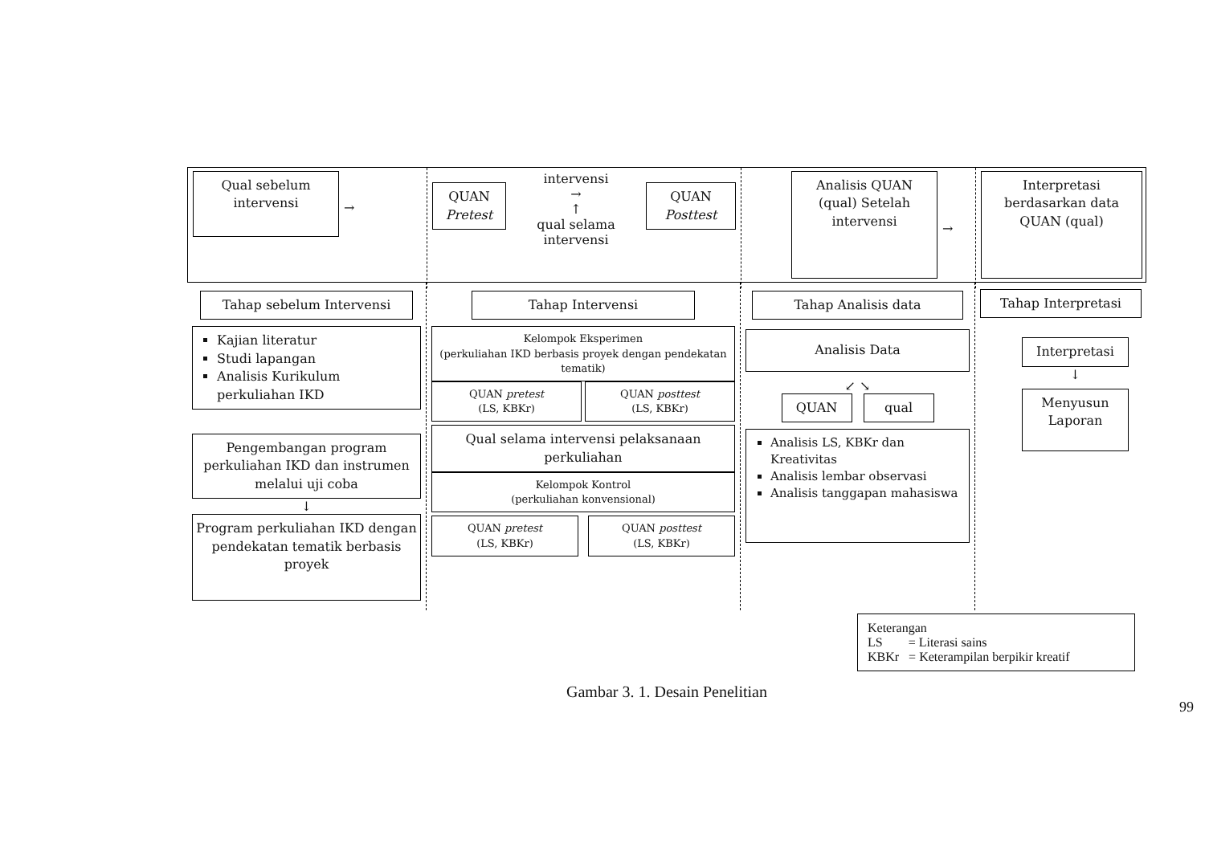Qual sebelum intervensi
→
QUAN Pretest
intervensi
→
↑
qual selama intervensi
QUAN Posttest
Analisis QUAN (qual) Setelah intervensi
→
Interpretasi berdasarkan data QUAN (qual)
Tahap sebelum Intervensi
Kajian literatur
Studi lapangan
Analisis Kurikulum perkuliahan IKD
Pengembangan program perkuliahan IKD dan instrumen melalui uji coba
↓
Program perkuliahan IKD dengan pendekatan tematik berbasis proyek
Tahap Intervensi
Kelompok Eksperimen
(perkuliahan IKD berbasis proyek dengan pendekatan tematik)
QUAN pretest
(LS, KBKr)
QUAN posttest
(LS, KBKr)
Qual selama intervensi pelaksanaan perkuliahan
Kelompok Kontrol
(perkuliahan konvensional)
QUAN pretest
(LS, KBKr)
QUAN posttest
(LS, KBKr)
Tahap Analisis data
Analisis Data
↙ ↘
QUAN qual
Analisis LS, KBKr dan Kreativitas
Analisis lembar observasi
Analisis tanggapan mahasiswa
Tahap Interpretasi
Interpretasi
↓
Menyusun Laporan
Keterangan
LS = Literasi sains
KBKr = Keterampilan berpikir kreatif
Gambar 3. 1. Desain Penelitian
99